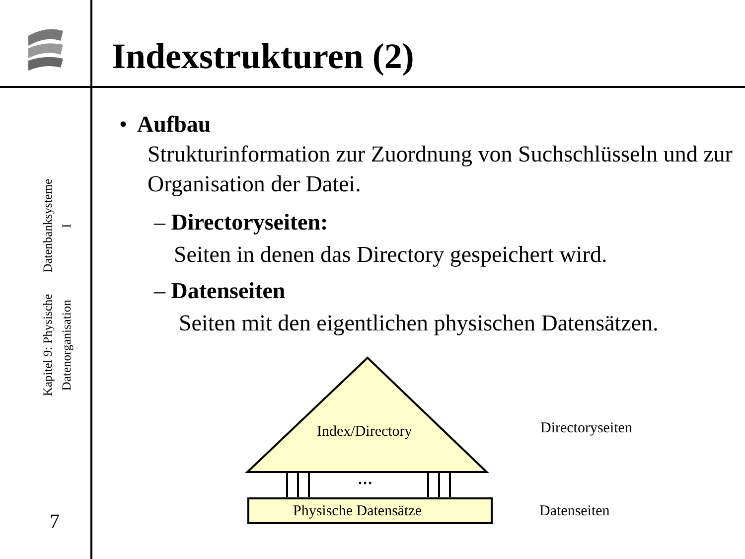Datenbanksysteme I
Kapitel 9: Physische Datenorganisation
7
Indexstrukturen (2)
• Aufbau
Strukturinformation zur Zuordnung von Suchschlüsseln und zur Organisation der Datei.
– Directoryseiten:
Seiten in denen das Directory gespeichert wird.
– Datenseiten
Seiten mit den eigentlichen physischen Datensätzen.
Index/Directory
…
Physische Datensätze
Directoryseiten
Datenseiten